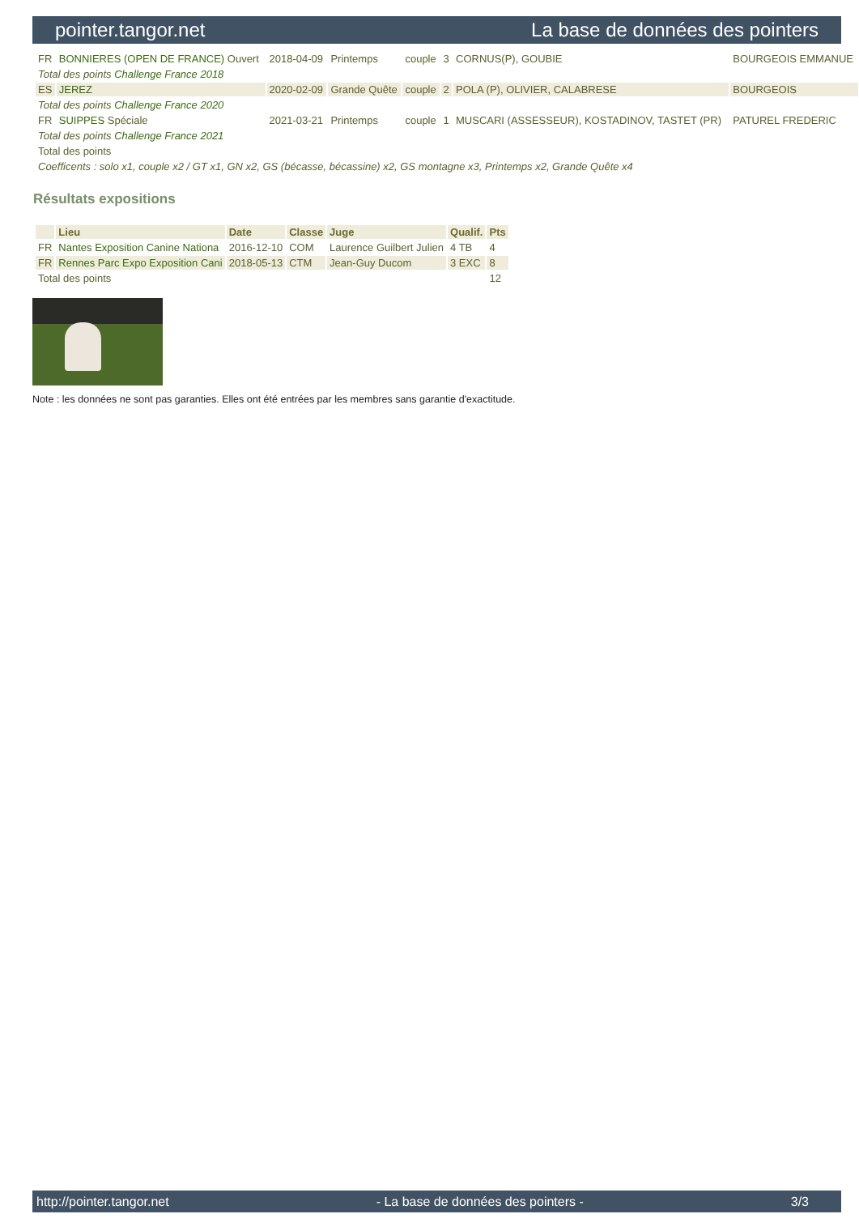pointer.tangor.net La base de données des pointers
| FR | BONNIERES (OPEN DE FRANCE) Ouvert | 2018-04-09 | Printemps | couple | 3 | CORNUS(P), GOUBIE | BOURGEOIS EMMANUE |
| Total des points Challenge France 2018 | | | | | | | |
| ES | JEREZ | 2020-02-09 | Grande Quête | couple | 2 | POLA (P), OLIVIER, CALABRESE | BOURGEOIS |
| Total des points Challenge France 2020 | | | | | | | |
| FR | SUIPPES Spéciale | 2021-03-21 | Printemps | couple | 1 | MUSCARI (ASSESSEUR), KOSTADINOV, TASTET (PR) | PATUREL FREDERIC |
| Total des points Challenge France 2021 | | | | | | | |
| Total des points | | | | | | | |
| Coefficents : solo x1, couple x2 / GT x1, GN x2, GS (bécasse, bécassine) x2, GS montagne x3, Printemps x2, Grande Quête x4 | | | | | | | |
Résultats expositions
| | Lieu | Date | Classe | Juge | Qualif. | Pts |
| --- | --- | --- | --- | --- | --- | --- |
| FR | Nantes Exposition Canine Nationa | 2016-12-10 | COM | Laurence Guilbert Julien | 4 TB | 4 |
| FR | Rennes Parc Expo Exposition Cani | 2018-05-13 | CTM | Jean-Guy Ducom | 3 EXC | 8 |
| Total des points | | | | | | 12 |
Note : les données ne sont pas garanties. Elles ont été entrées par les membres sans garantie d'exactitude.
http://pointer.tangor.net - La base de données des pointers - 3/3